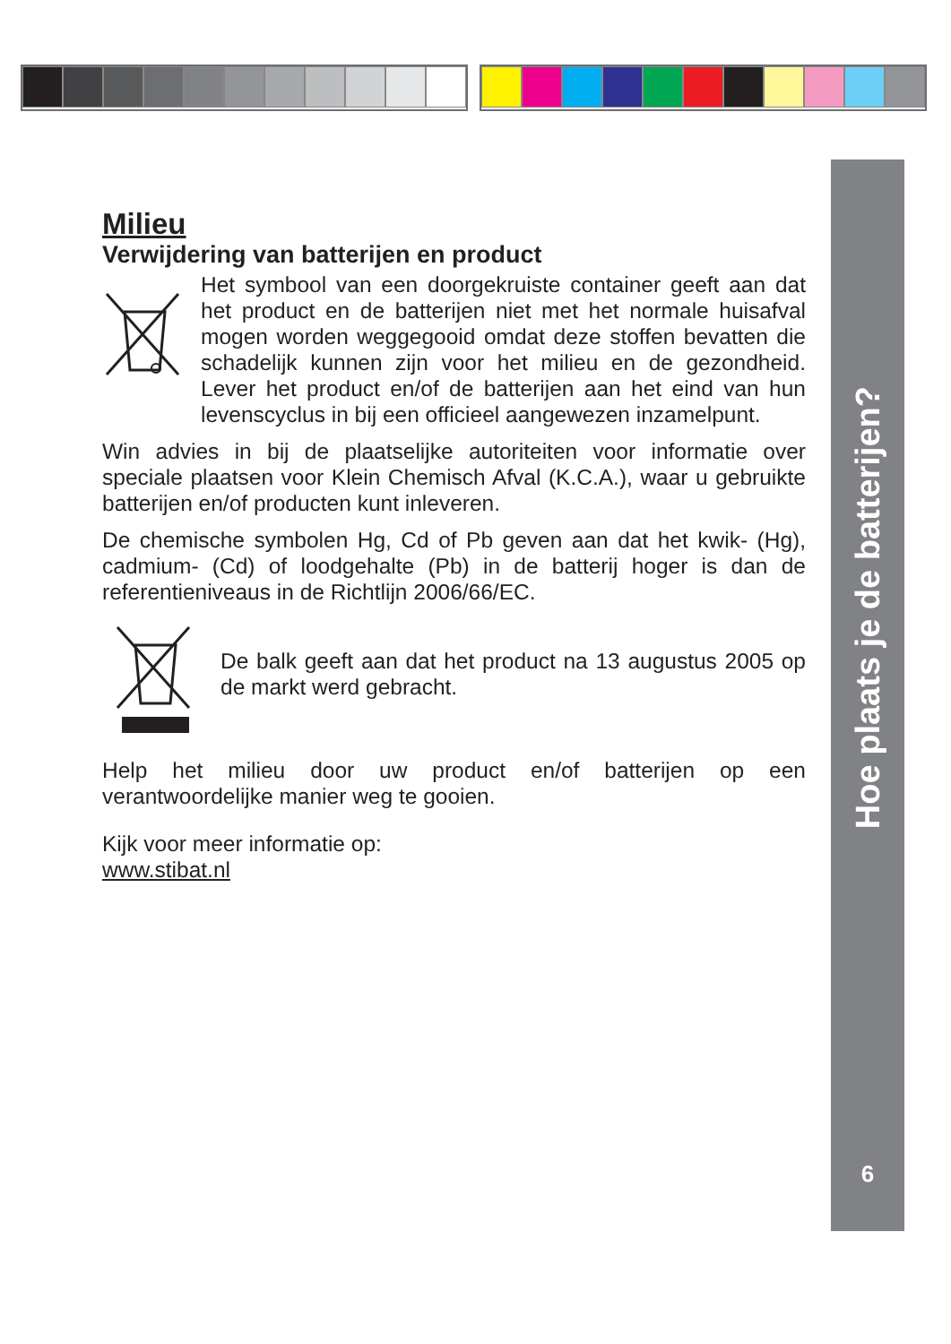Hoe plaats je de batterijen?
6
Milieu
Verwijdering van batterijen en product
Het symbool van een doorgekruiste container geeft aan dat het product en de batterijen niet met het normale huisafval mogen worden weggegooid omdat deze stoffen bevatten die schadelijk kunnen zijn voor het milieu en de gezondheid. Lever het product en/of de batterijen aan het eind van hun levenscyclus in bij een officieel aangewezen inzamelpunt.
Win advies in bij de plaatselijke autoriteiten voor informatie over speciale plaatsen voor Klein Chemisch Afval (K.C.A.), waar u gebruikte batterijen en/of producten kunt inleveren.
De chemische symbolen Hg, Cd of Pb geven aan dat het kwik- (Hg), cadmium- (Cd) of loodgehalte (Pb) in de batterij hoger is dan de referentieniveaus in de Richtlijn 2006/66/EC.
De balk geeft aan dat het product na 13 augustus 2005 op de markt werd gebracht.
Help het milieu door uw product en/of batterijen op een verantwoordelijke manier weg te gooien.
Kijk voor meer informatie op:
www.stibat.nl